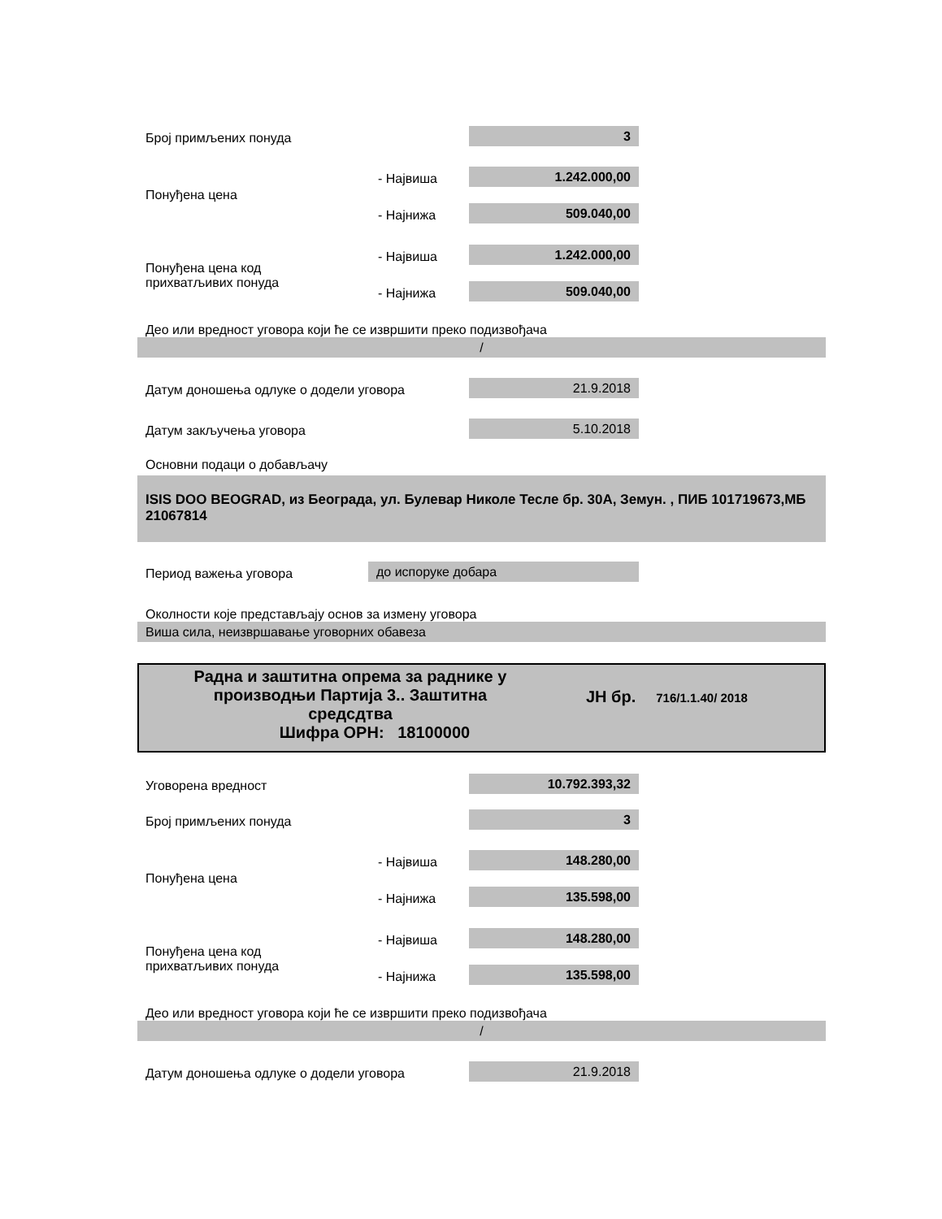Број примљених понуда 3
- Највиша 1.242.000,00
Понуђена цена
- Најнижа 509.040,00
- Највиша 1.242.000,00
Понуђена цена код
прихватљивих понуда
- Најнижа 509.040,00
Део или вредност уговора који ће се извршити преко подизвођача
/
Датум доношења одлуке о додели уговора
21.9.2018
Датум закључења уговора 5.10.2018
Основни подаци о добављачу
ISIS DOO BEOGRAD, из Београда, ул. Булевар Николе Тесле бр. 30А, Земун. , ПИБ 101719673,МБ 21067814
Период важења уговора до испоруке добара
Околности које представљају основ за измену уговора
Виша сила, неизвршавање уговорних обавеза
Радна и заштитна опрема за раднике у
производњи Партија 3.. Заштитна
средсдтва
Шифра ОРН: 18100000
ЈН бр.
716/1.1.40/ 2018
Уговорена вредност 10.792.393,32
Број примљених понуда 3
- Највиша 148.280,00
Понуђена цена
- Најнижа 135.598,00
- Највиша 148.280,00
Понуђена цена код
прихватљивих понуда
- Најнижа 135.598,00
Део или вредност уговора који ће се извршити преко подизвођача
/
Датум доношења одлуке о додели уговора
21.9.2018